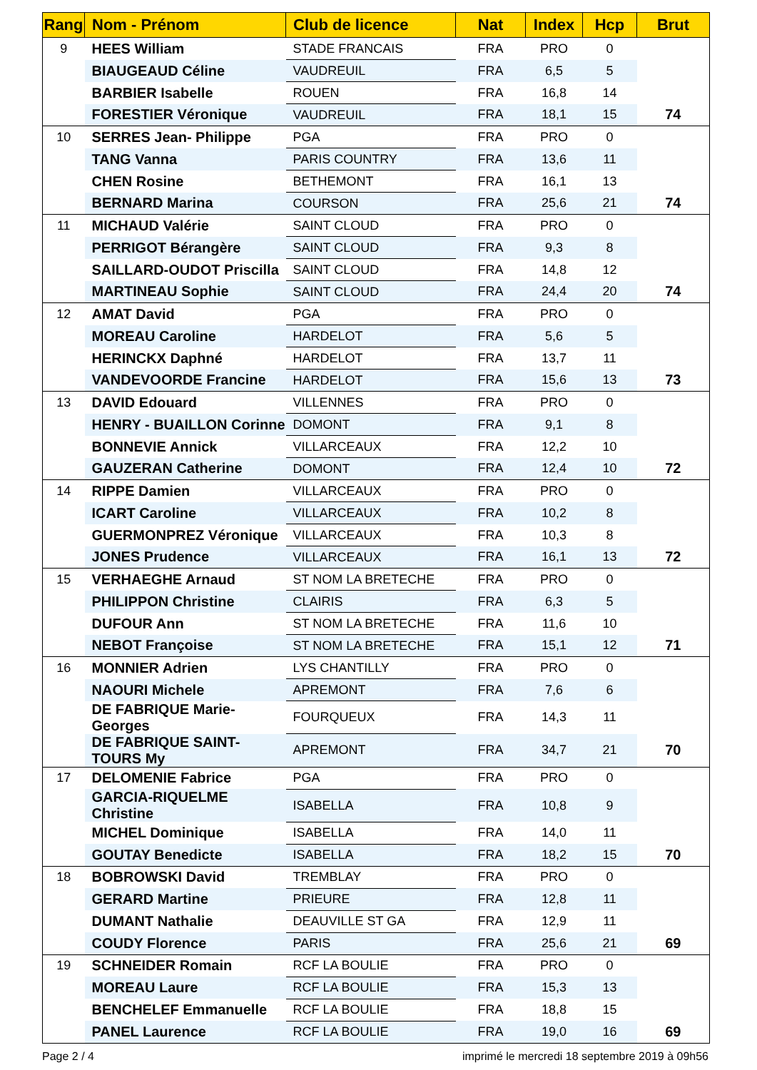| Rang | Nom - Prénom | Club de licence | Nat | Index | Hcp | Brut |
| --- | --- | --- | --- | --- | --- | --- |
| 9 | HEES William | STADE FRANCAIS | FRA | PRO | 0 | |
| | BIAUGEAUD Céline | VAUDREUIL | FRA | 6,5 | 5 | |
| | BARBIER Isabelle | ROUEN | FRA | 16,8 | 14 | |
| | FORESTIER Véronique | VAUDREUIL | FRA | 18,1 | 15 | 74 |
| 10 | SERRES Jean- Philippe | PGA | FRA | PRO | 0 | |
| | TANG Vanna | PARIS COUNTRY | FRA | 13,6 | 11 | |
| | CHEN Rosine | BETHEMONT | FRA | 16,1 | 13 | |
| | BERNARD Marina | COURSON | FRA | 25,6 | 21 | 74 |
| 11 | MICHAUD Valérie | SAINT CLOUD | FRA | PRO | 0 | |
| | PERRIGOT Bérangère | SAINT CLOUD | FRA | 9,3 | 8 | |
| | SAILLARD-OUDOT Priscilla | SAINT CLOUD | FRA | 14,8 | 12 | |
| | MARTINEAU Sophie | SAINT CLOUD | FRA | 24,4 | 20 | 74 |
| 12 | AMAT David | PGA | FRA | PRO | 0 | |
| | MOREAU Caroline | HARDELOT | FRA | 5,6 | 5 | |
| | HERINCKX Daphné | HARDELOT | FRA | 13,7 | 11 | |
| | VANDEVOORDE Francine | HARDELOT | FRA | 15,6 | 13 | 73 |
| 13 | DAVID Edouard | VILLENNES | FRA | PRO | 0 | |
| | HENRY - BUAILLON Corinne | DOMONT | FRA | 9,1 | 8 | |
| | BONNEVIE Annick | VILLARCEAUX | FRA | 12,2 | 10 | |
| | GAUZERAN Catherine | DOMONT | FRA | 12,4 | 10 | 72 |
| 14 | RIPPE Damien | VILLARCEAUX | FRA | PRO | 0 | |
| | ICART Caroline | VILLARCEAUX | FRA | 10,2 | 8 | |
| | GUERMONPREZ Véronique | VILLARCEAUX | FRA | 10,3 | 8 | |
| | JONES Prudence | VILLARCEAUX | FRA | 16,1 | 13 | 72 |
| 15 | VERHAEGHE Arnaud | ST NOM LA BRETECHE | FRA | PRO | 0 | |
| | PHILIPPON Christine | CLAIRIS | FRA | 6,3 | 5 | |
| | DUFOUR Ann | ST NOM LA BRETECHE | FRA | 11,6 | 10 | |
| | NEBOT Françoise | ST NOM LA BRETECHE | FRA | 15,1 | 12 | 71 |
| 16 | MONNIER Adrien | LYS CHANTILLY | FRA | PRO | 0 | |
| | NAOURI Michele | APREMONT | FRA | 7,6 | 6 | |
| | DE FABRIQUE Marie-Georges | FOURQUEUX | FRA | 14,3 | 11 | |
| | DE FABRIQUE SAINT-TOURS My | APREMONT | FRA | 34,7 | 21 | 70 |
| 17 | DELOMENIE Fabrice | PGA | FRA | PRO | 0 | |
| | GARCIA-RIQUELME Christine | ISABELLA | FRA | 10,8 | 9 | |
| | MICHEL Dominique | ISABELLA | FRA | 14,0 | 11 | |
| | GOUTAY Benedicte | ISABELLA | FRA | 18,2 | 15 | 70 |
| 18 | BOBROWSKI David | TREMBLAY | FRA | PRO | 0 | |
| | GERARD Martine | PRIEURE | FRA | 12,8 | 11 | |
| | DUMANT Nathalie | DEAUVILLE ST GA | FRA | 12,9 | 11 | |
| | COUDY Florence | PARIS | FRA | 25,6 | 21 | 69 |
| 19 | SCHNEIDER Romain | RCF LA BOULIE | FRA | PRO | 0 | |
| | MOREAU Laure | RCF LA BOULIE | FRA | 15,3 | 13 | |
| | BENCHELEF Emmanuelle | RCF LA BOULIE | FRA | 18,8 | 15 | |
| | PANEL Laurence | RCF LA BOULIE | FRA | 19,0 | 16 | 69 |
Page 2 / 4 imprimé le mercredi 18 septembre 2019 à 09h56